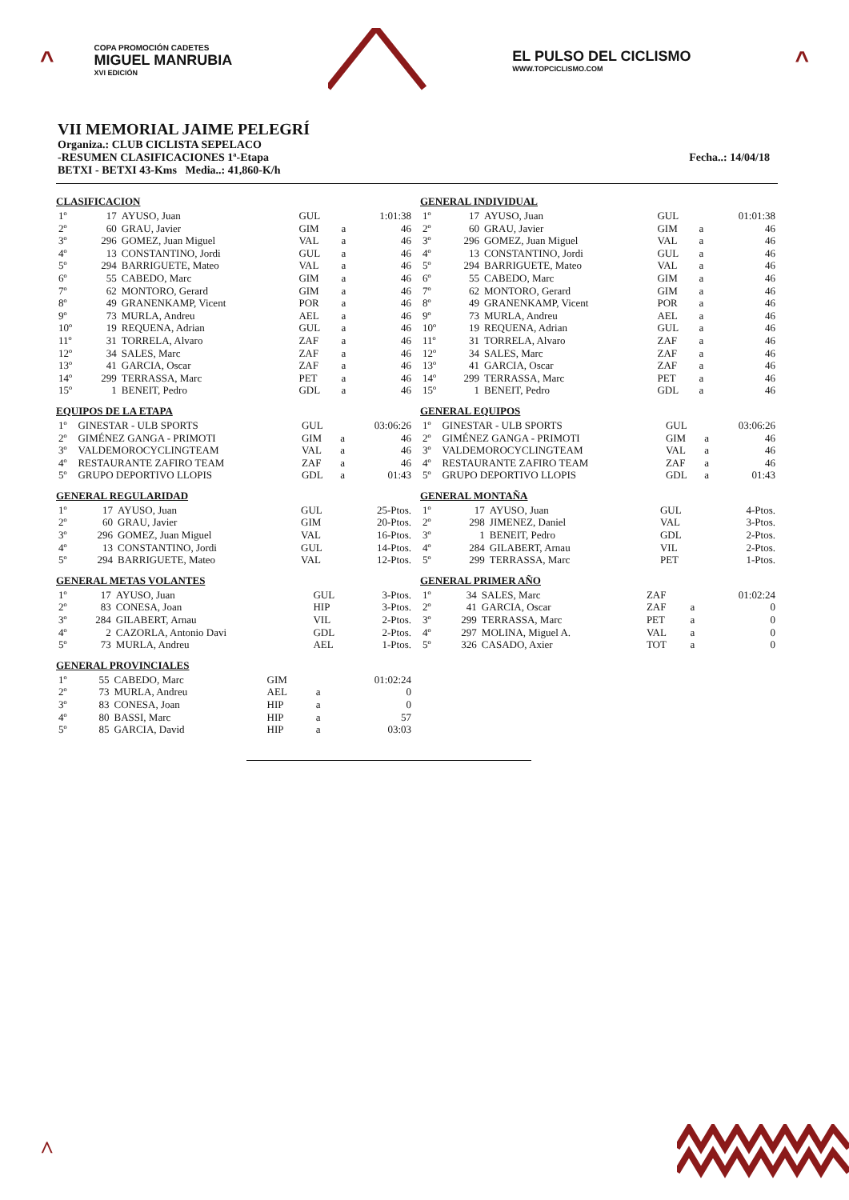^
COPA PROMOCIÓN CADETES
MIGUEL MANRUBIA
XVI EDICIÓN
EL PULSO DEL CICLISMO
WWW.TOPCICLISMO.COM
^
VII MEMORIAL JAIME PELEGRÍ
Organiza.: CLUB CICLISTA SEPELACO
-RESUMEN CLASIFICACIONES 1ª-Etapa Fecha..: 14/04/18
BETXI - BETXI 43-Kms Media..: 41,860-K/h
CLASIFICACION
| 1º | 17 | AYUSO, Juan | GUL | | 1:01:38 |
| 2º | 60 | GRAU, Javier | GIM | a | 46 |
| 3º | 296 | GOMEZ, Juan Miguel | VAL | a | 46 |
| 4º | 13 | CONSTANTINO, Jordi | GUL | a | 46 |
| 5º | 294 | BARRIGUETE, Mateo | VAL | a | 46 |
| 6º | 55 | CABEDO, Marc | GIM | a | 46 |
| 7º | 62 | MONTORO, Gerard | GIM | a | 46 |
| 8º | 49 | GRANENKAMP, Vicent | POR | a | 46 |
| 9º | 73 | MURLA, Andreu | AEL | a | 46 |
| 10º | 19 | REQUENA, Adrian | GUL | a | 46 |
| 11º | 31 | TORRELA, Alvaro | ZAF | a | 46 |
| 12º | 34 | SALES, Marc | ZAF | a | 46 |
| 13º | 41 | GARCIA, Oscar | ZAF | a | 46 |
| 14º | 299 | TERRASSA, Marc | PET | a | 46 |
| 15º | 1 | BENEIT, Pedro | GDL | a | 46 |
EQUIPOS DE LA ETAPA
| 1º | GINESTAR - ULB SPORTS | GUL | | 03:06:26 |
| 2º | GIMÉNEZ GANGA - PRIMOTI | GIM | a | 46 |
| 3º | VALDEMOROCYCLINGTEAM | VAL | a | 46 |
| 4º | RESTAURANTE ZAFIRO TEAM | ZAF | a | 46 |
| 5º | GRUPO DEPORTIVO LLOPIS | GDL | a | 01:43 |
GENERAL REGULARIDAD
| 1º | 17 | AYUSO, Juan | GUL | 25-Ptos. |
| 2º | 60 | GRAU, Javier | GIM | 20-Ptos. |
| 3º | 296 | GOMEZ, Juan Miguel | VAL | 16-Ptos. |
| 4º | 13 | CONSTANTINO, Jordi | GUL | 14-Ptos. |
| 5º | 294 | BARRIGUETE, Mateo | VAL | 12-Ptos. |
GENERAL METAS VOLANTES
| 1º | 17 | AYUSO, Juan | GUL | 3-Ptos. |
| 2º | 83 | CONESA, Joan | HIP | 3-Ptos. |
| 3º | 284 | GILABERT, Arnau | VIL | 2-Ptos. |
| 4º | 2 | CAZORLA, Antonio Davi | GDL | 2-Ptos. |
| 5º | 73 | MURLA, Andreu | AEL | 1-Ptos. |
GENERAL PROVINCIALES
| 1º | 55 | CABEDO, Marc | GIM | | 01:02:24 |
| 2º | 73 | MURLA, Andreu | AEL | a | 0 |
| 3º | 83 | CONESA, Joan | HIP | a | 0 |
| 4º | 80 | BASSI, Marc | HIP | a | 57 |
| 5º | 85 | GARCIA, David | HIP | a | 03:03 |
GENERAL INDIVIDUAL
| 1º | 17 | AYUSO, Juan | GUL | | 01:01:38 |
| 2º | 60 | GRAU, Javier | GIM | a | 46 |
| 3º | 296 | GOMEZ, Juan Miguel | VAL | a | 46 |
| 4º | 13 | CONSTANTINO, Jordi | GUL | a | 46 |
| 5º | 294 | BARRIGUETE, Mateo | VAL | a | 46 |
| 6º | 55 | CABEDO, Marc | GIM | a | 46 |
| 7º | 62 | MONTORO, Gerard | GIM | a | 46 |
| 8º | 49 | GRANENKAMP, Vicent | POR | a | 46 |
| 9º | 73 | MURLA, Andreu | AEL | a | 46 |
| 10º | 19 | REQUENA, Adrian | GUL | a | 46 |
| 11º | 31 | TORRELA, Alvaro | ZAF | a | 46 |
| 12º | 34 | SALES, Marc | ZAF | a | 46 |
| 13º | 41 | GARCIA, Oscar | ZAF | a | 46 |
| 14º | 299 | TERRASSA, Marc | PET | a | 46 |
| 15º | 1 | BENEIT, Pedro | GDL | a | 46 |
GENERAL EQUIPOS
| 1º | GINESTAR - ULB SPORTS | GUL | | 03:06:26 |
| 2º | GIMÉNEZ GANGA - PRIMOTI | GIM | a | 46 |
| 3º | VALDEMOROCYCLINGTEAM | VAL | a | 46 |
| 4º | RESTAURANTE ZAFIRO TEAM | ZAF | a | 46 |
| 5º | GRUPO DEPORTIVO LLOPIS | GDL | a | 01:43 |
GENERAL MONTAÑA
| 1º | 17 | AYUSO, Juan | GUL | 4-Ptos. |
| 2º | 298 | JIMENEZ, Daniel | VAL | 3-Ptos. |
| 3º | 1 | BENEIT, Pedro | GDL | 2-Ptos. |
| 4º | 284 | GILABERT, Arnau | VIL | 2-Ptos. |
| 5º | 299 | TERRASSA, Marc | PET | 1-Ptos. |
GENERAL PRIMER AÑO
| 1º | 34 | SALES, Marc | ZAF | | 01:02:24 |
| 2º | 41 | GARCIA, Oscar | ZAF | a | 0 |
| 3º | 299 | TERRASSA, Marc | PET | a | 0 |
| 4º | 297 | MOLINA, Miguel A. | VAL | a | 0 |
| 5º | 326 | CASADO, Axier | TOT | a | 0 |
^